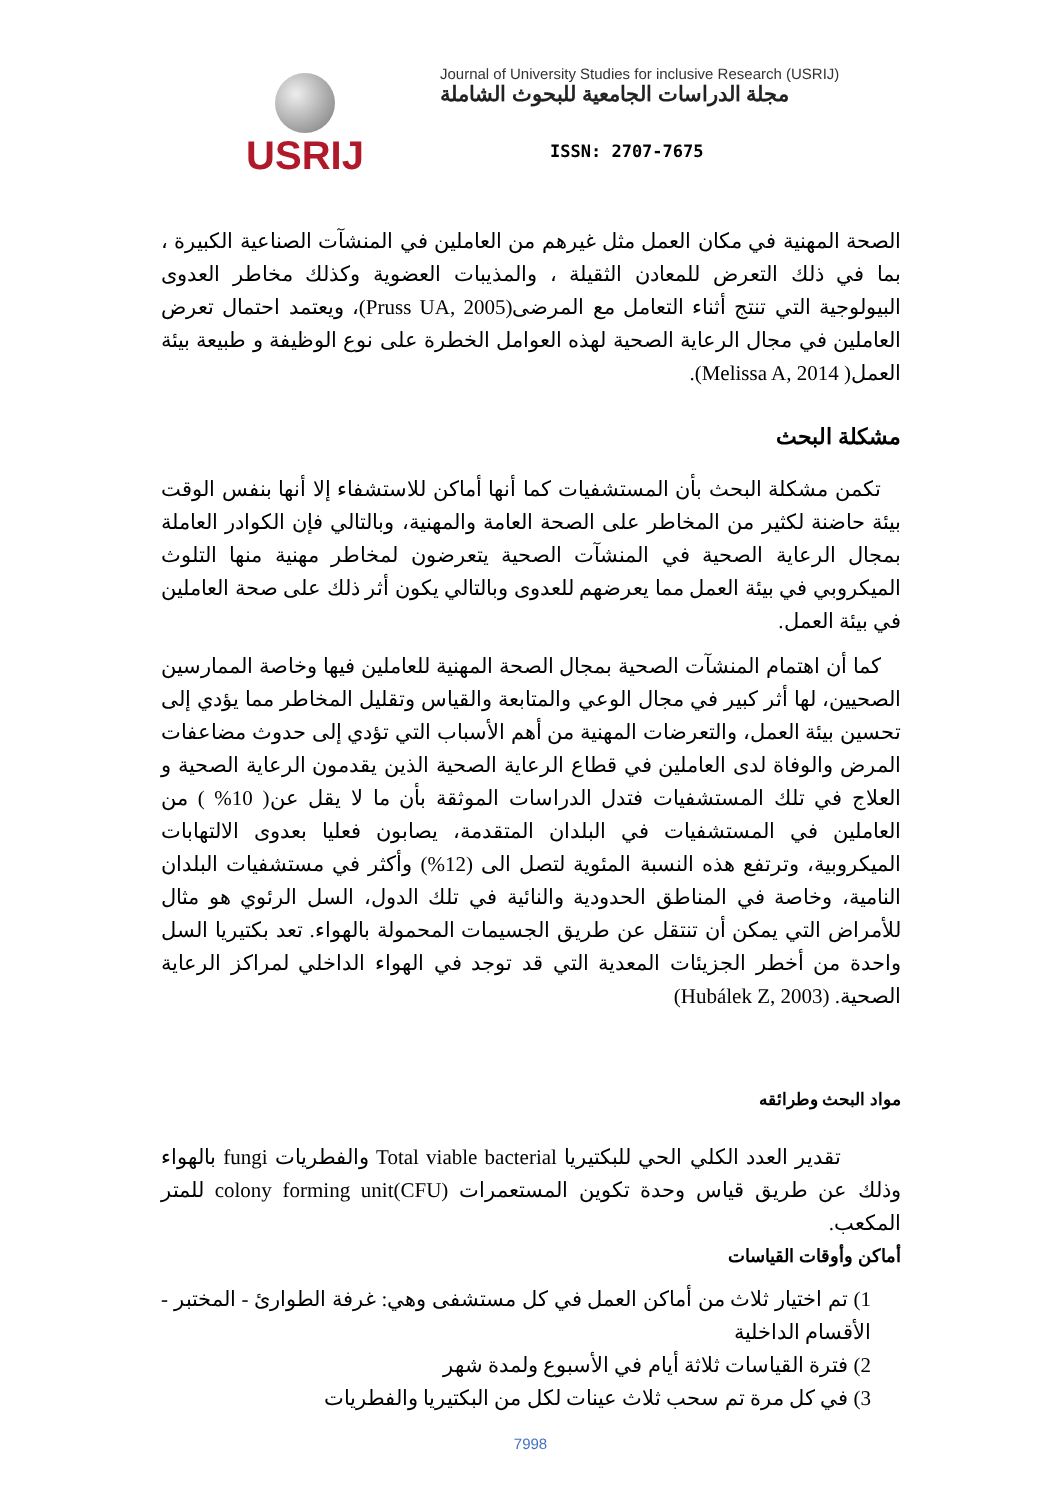USRIJ
Journal of University Studies for inclusive Research (USRIJ)
مجلة الدراسات الجامعية للبحوث الشاملة
ISSN: 2707-7675
الصحة المهنية في مكان العمل مثل غيرهم من العاملين في المنشآت الصناعية الكبيرة ، بما في ذلك التعرض للمعادن الثقيلة ، والمذيبات العضوية وكذلك مخاطر العدوى البيولوجية التي تنتج أثناء التعامل مع المرضى(Pruss UA, 2005)، ويعتمد احتمال تعرض العاملين في مجال الرعاية الصحية لهذه العوامل الخطرة على نوع الوظيفة و طبيعة بيئة العمل( Melissa A, 2014).
مشكلة البحث
تكمن مشكلة البحث بأن المستشفيات كما أنها أماكن للاستشفاء إلا أنها بنفس الوقت بيئة حاضنة لكثير من المخاطر على الصحة العامة والمهنية، وبالتالي فإن الكوادر العاملة بمجال الرعاية الصحية في المنشآت الصحية يتعرضون لمخاطر مهنية منها التلوث الميكروبي في بيئة العمل مما يعرضهم للعدوى وبالتالي يكون أثر ذلك على صحة العاملين في بيئة العمل.
كما أن اهتمام المنشآت الصحية بمجال الصحة المهنية للعاملين فيها وخاصة الممارسين الصحيين، لها أثر كبير في مجال الوعي والمتابعة والقياس وتقليل المخاطر مما يؤدي إلى تحسين بيئة العمل، والتعرضات المهنية من أهم الأسباب التي تؤدي إلى حدوث مضاعفات المرض والوفاة لدى العاملين في قطاع الرعاية الصحية الذين يقدمون الرعاية الصحية و العلاج في تلك المستشفيات فتدل الدراسات الموثقة بأن ما لا يقل عن( 10% ) من العاملين في المستشفيات في البلدان المتقدمة، يصابون فعليا بعدوى الالتهابات الميكروبية، وترتفع هذه النسبة المئوية لتصل الى (12%) وأكثر في مستشفيات البلدان النامية، وخاصة في المناطق الحدودية والنائية في تلك الدول، السل الرئوي هو مثال للأمراض التي يمكن أن تنتقل عن طريق الجسيمات المحمولة بالهواء. تعد بكتيريا السل واحدة من أخطر الجزيئات المعدية التي قد توجد في الهواء الداخلي لمراكز الرعاية الصحية. (Hubálek Z, 2003)
مواد البحث وطرائقه
تقدير العدد الكلي الحي للبكتيريا Total viable bacterial والفطريات fungi بالهواء وذلك عن طريق قياس وحدة تكوين المستعمرات colony forming unit(CFU) للمتر المكعب.
أماكن وأوقات القياسات
1) تم اختيار ثلاث من أماكن العمل في كل مستشفى وهي: غرفة الطوارئ - المختبر - الأقسام الداخلية
2) فترة القياسات ثلاثة أيام في الأسبوع ولمدة شهر
3) في كل مرة تم سحب ثلاث عينات لكل من البكتيريا والفطريات
7998